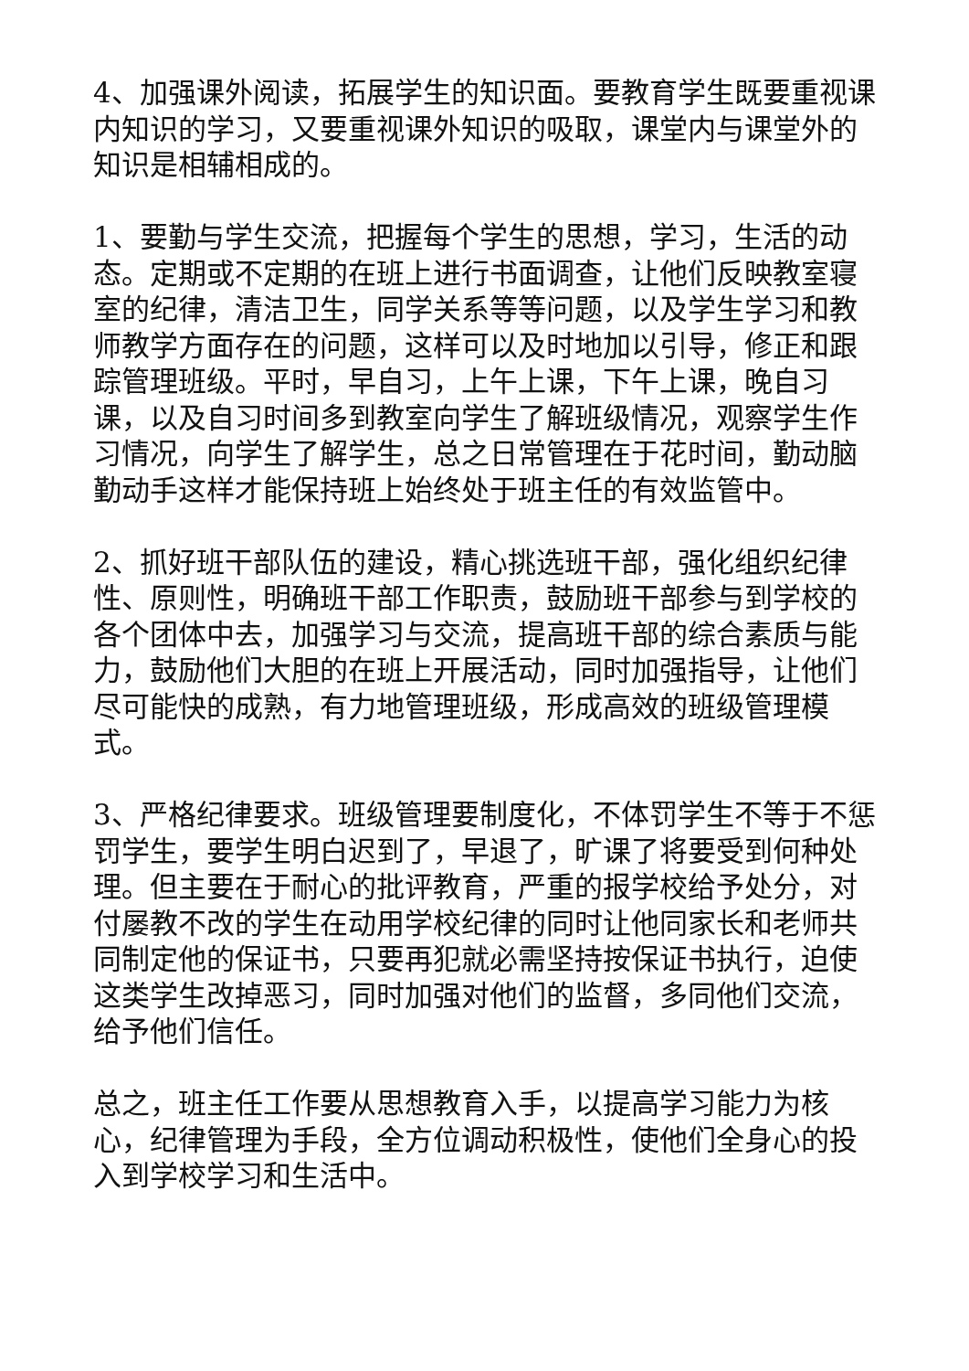4、加强课外阅读，拓展学生的知识面。要教育学生既要重视课内知识的学习，又要重视课外知识的吸取，课堂内与课堂外的知识是相辅相成的。
1、要勤与学生交流，把握每个学生的思想，学习，生活的动态。定期或不定期的在班上进行书面调查，让他们反映教室寝室的纪律，清洁卫生，同学关系等等问题，以及学生学习和教师教学方面存在的问题，这样可以及时地加以引导，修正和跟踪管理班级。平时，早自习，上午上课，下午上课，晚自习课，以及自习时间多到教室向学生了解班级情况，观察学生作习情况，向学生了解学生，总之日常管理在于花时间，勤动脑勤动手这样才能保持班上始终处于班主任的有效监管中。
2、抓好班干部队伍的建设，精心挑选班干部，强化组织纪律性、原则性，明确班干部工作职责，鼓励班干部参与到学校的各个团体中去，加强学习与交流，提高班干部的综合素质与能力，鼓励他们大胆的在班上开展活动，同时加强指导，让他们尽可能快的成熟，有力地管理班级，形成高效的班级管理模式。
3、严格纪律要求。班级管理要制度化，不体罚学生不等于不惩罚学生，要学生明白迟到了，早退了，旷课了将要受到何种处理。但主要在于耐心的批评教育，严重的报学校给予处分，对付屡教不改的学生在动用学校纪律的同时让他同家长和老师共同制定他的保证书，只要再犯就必需坚持按保证书执行，迫使这类学生改掉恶习，同时加强对他们的监督，多同他们交流，给予他们信任。
总之，班主任工作要从思想教育入手，以提高学习能力为核心，纪律管理为手段，全方位调动积极性，使他们全身心的投入到学校学习和生活中。